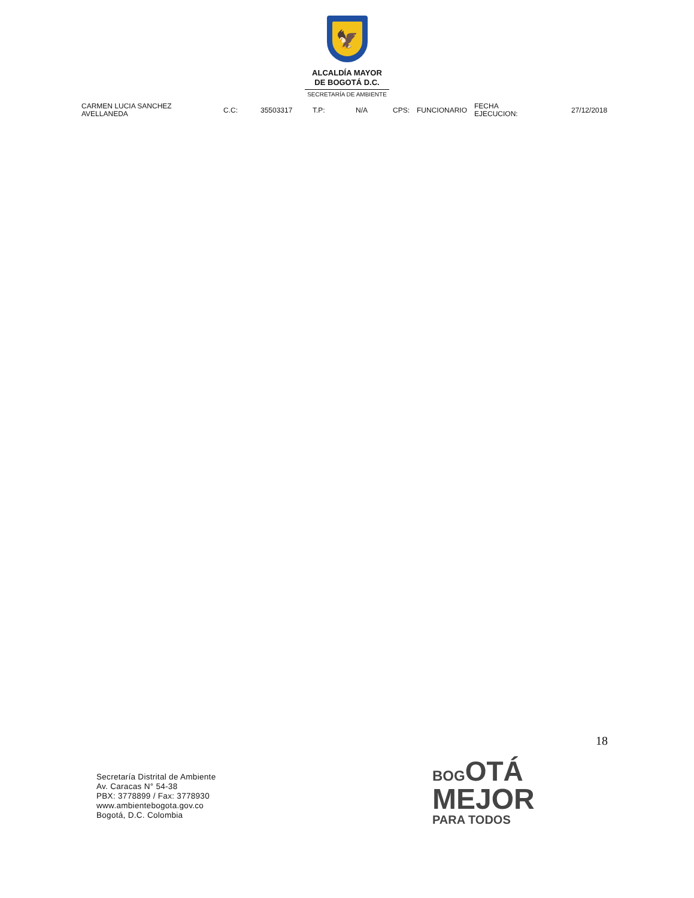🦅
ALCALDÍA MAYOR
DE BOGOTÁ D.C.
SECRETARÍA DE AMBIENTE
| CARMEN LUCIA SANCHEZ AVELLANEDA | C.C: | 35503317 | T.P: | N/A | CPS: | FUNCIONARIO | FECHA EJECUCION: | 27/12/2018 |
18
Secretaría Distrital de Ambiente
Av. Caracas N° 54-38
PBX: 3778899 / Fax: 3778930
www.ambientebogota.gov.co
Bogotá, D.C. Colombia
BOGOTÁ
MEJOR
PARA TODOS